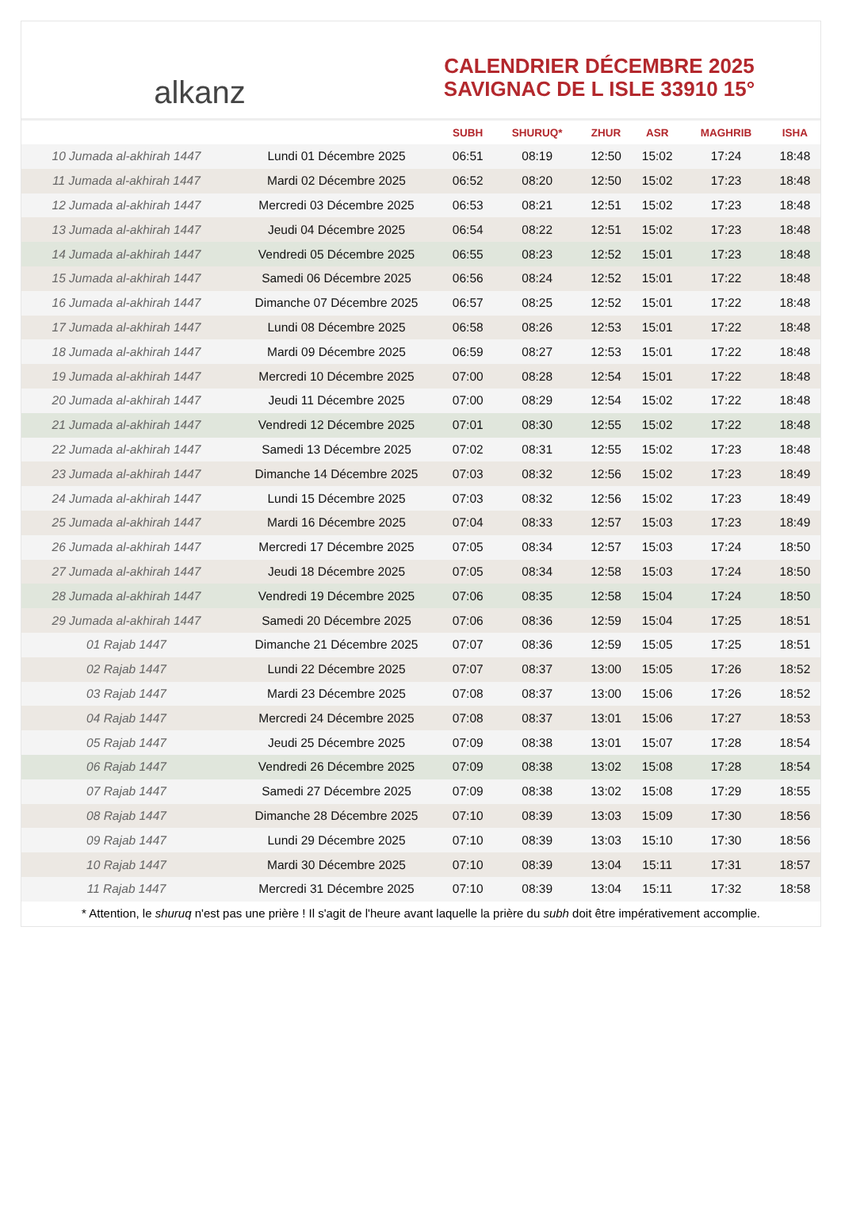alkanz
CALENDRIER DÉCEMBRE 2025
SAVIGNAC DE L ISLE 33910 15°
| | | SUBH | SHURUQ* | ZHUR | ASR | MAGHRIB | ISHA |
| --- | --- | --- | --- | --- | --- | --- | --- |
| 10 Jumada al-akhirah 1447 | Lundi 01 Décembre 2025 | 06:51 | 08:19 | 12:50 | 15:02 | 17:24 | 18:48 |
| 11 Jumada al-akhirah 1447 | Mardi 02 Décembre 2025 | 06:52 | 08:20 | 12:50 | 15:02 | 17:23 | 18:48 |
| 12 Jumada al-akhirah 1447 | Mercredi 03 Décembre 2025 | 06:53 | 08:21 | 12:51 | 15:02 | 17:23 | 18:48 |
| 13 Jumada al-akhirah 1447 | Jeudi 04 Décembre 2025 | 06:54 | 08:22 | 12:51 | 15:02 | 17:23 | 18:48 |
| 14 Jumada al-akhirah 1447 | Vendredi 05 Décembre 2025 | 06:55 | 08:23 | 12:52 | 15:01 | 17:23 | 18:48 |
| 15 Jumada al-akhirah 1447 | Samedi 06 Décembre 2025 | 06:56 | 08:24 | 12:52 | 15:01 | 17:22 | 18:48 |
| 16 Jumada al-akhirah 1447 | Dimanche 07 Décembre 2025 | 06:57 | 08:25 | 12:52 | 15:01 | 17:22 | 18:48 |
| 17 Jumada al-akhirah 1447 | Lundi 08 Décembre 2025 | 06:58 | 08:26 | 12:53 | 15:01 | 17:22 | 18:48 |
| 18 Jumada al-akhirah 1447 | Mardi 09 Décembre 2025 | 06:59 | 08:27 | 12:53 | 15:01 | 17:22 | 18:48 |
| 19 Jumada al-akhirah 1447 | Mercredi 10 Décembre 2025 | 07:00 | 08:28 | 12:54 | 15:01 | 17:22 | 18:48 |
| 20 Jumada al-akhirah 1447 | Jeudi 11 Décembre 2025 | 07:00 | 08:29 | 12:54 | 15:02 | 17:22 | 18:48 |
| 21 Jumada al-akhirah 1447 | Vendredi 12 Décembre 2025 | 07:01 | 08:30 | 12:55 | 15:02 | 17:22 | 18:48 |
| 22 Jumada al-akhirah 1447 | Samedi 13 Décembre 2025 | 07:02 | 08:31 | 12:55 | 15:02 | 17:23 | 18:48 |
| 23 Jumada al-akhirah 1447 | Dimanche 14 Décembre 2025 | 07:03 | 08:32 | 12:56 | 15:02 | 17:23 | 18:49 |
| 24 Jumada al-akhirah 1447 | Lundi 15 Décembre 2025 | 07:03 | 08:32 | 12:56 | 15:02 | 17:23 | 18:49 |
| 25 Jumada al-akhirah 1447 | Mardi 16 Décembre 2025 | 07:04 | 08:33 | 12:57 | 15:03 | 17:23 | 18:49 |
| 26 Jumada al-akhirah 1447 | Mercredi 17 Décembre 2025 | 07:05 | 08:34 | 12:57 | 15:03 | 17:24 | 18:50 |
| 27 Jumada al-akhirah 1447 | Jeudi 18 Décembre 2025 | 07:05 | 08:34 | 12:58 | 15:03 | 17:24 | 18:50 |
| 28 Jumada al-akhirah 1447 | Vendredi 19 Décembre 2025 | 07:06 | 08:35 | 12:58 | 15:04 | 17:24 | 18:50 |
| 29 Jumada al-akhirah 1447 | Samedi 20 Décembre 2025 | 07:06 | 08:36 | 12:59 | 15:04 | 17:25 | 18:51 |
| 01 Rajab 1447 | Dimanche 21 Décembre 2025 | 07:07 | 08:36 | 12:59 | 15:05 | 17:25 | 18:51 |
| 02 Rajab 1447 | Lundi 22 Décembre 2025 | 07:07 | 08:37 | 13:00 | 15:05 | 17:26 | 18:52 |
| 03 Rajab 1447 | Mardi 23 Décembre 2025 | 07:08 | 08:37 | 13:00 | 15:06 | 17:26 | 18:52 |
| 04 Rajab 1447 | Mercredi 24 Décembre 2025 | 07:08 | 08:37 | 13:01 | 15:06 | 17:27 | 18:53 |
| 05 Rajab 1447 | Jeudi 25 Décembre 2025 | 07:09 | 08:38 | 13:01 | 15:07 | 17:28 | 18:54 |
| 06 Rajab 1447 | Vendredi 26 Décembre 2025 | 07:09 | 08:38 | 13:02 | 15:08 | 17:28 | 18:54 |
| 07 Rajab 1447 | Samedi 27 Décembre 2025 | 07:09 | 08:38 | 13:02 | 15:08 | 17:29 | 18:55 |
| 08 Rajab 1447 | Dimanche 28 Décembre 2025 | 07:10 | 08:39 | 13:03 | 15:09 | 17:30 | 18:56 |
| 09 Rajab 1447 | Lundi 29 Décembre 2025 | 07:10 | 08:39 | 13:03 | 15:10 | 17:30 | 18:56 |
| 10 Rajab 1447 | Mardi 30 Décembre 2025 | 07:10 | 08:39 | 13:04 | 15:11 | 17:31 | 18:57 |
| 11 Rajab 1447 | Mercredi 31 Décembre 2025 | 07:10 | 08:39 | 13:04 | 15:11 | 17:32 | 18:58 |
* Attention, le shuruq n'est pas une prière ! Il s'agit de l'heure avant laquelle la prière du subh doit être impérativement accomplie.